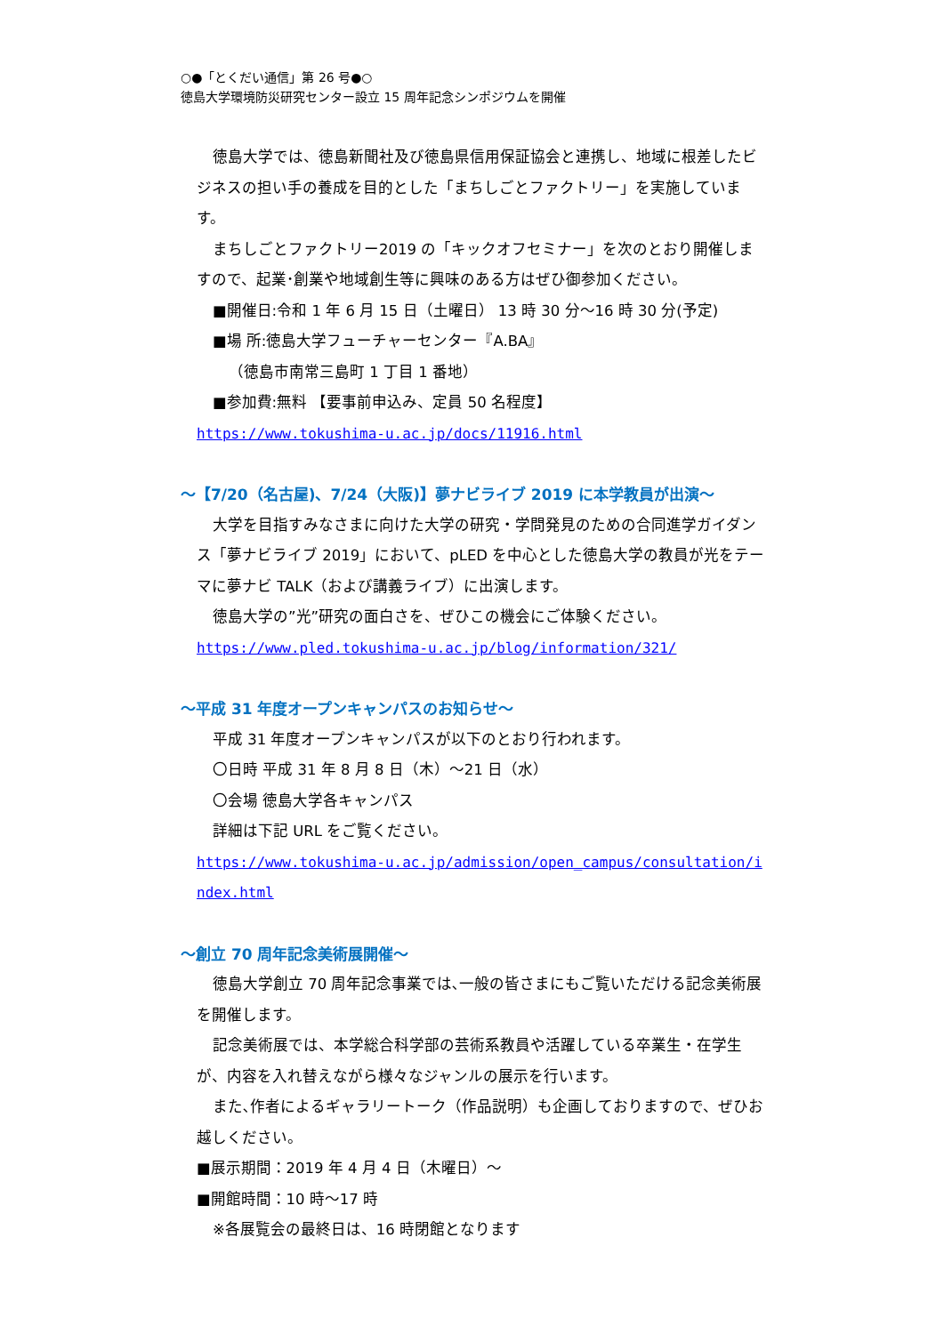○●「とくだい通信」第 26 号●○
徳島大学環境防災研究センター設立 15 周年記念シンポジウムを開催
徳島大学では、徳島新聞社及び徳島県信用保証協会と連携し、地域に根差したビジネスの担い手の養成を目的とした「まちしごとファクトリー」を実施しています。
まちしごとファクトリー2019 の「キックオフセミナー」を次のとおり開催しますので、起業･創業や地域創生等に興味のある方はぜひ御参加ください。
■開催日:令和 1 年 6 月 15 日（土曜日） 13 時 30 分～16 時 30 分(予定)
■場 所:徳島大学フューチャーセンター『A.BA』
（徳島市南常三島町 1 丁目 1 番地）
■参加費:無料 【要事前申込み、定員 50 名程度】
https://www.tokushima-u.ac.jp/docs/11916.html
～【7/20（名古屋)、7/24（大阪)】夢ナビライブ 2019 に本学教員が出演～
大学を目指すみなさまに向けた大学の研究・学問発見のための合同進学ガイダンス「夢ナビライブ 2019」において、pLED を中心とした徳島大学の教員が光をテーマに夢ナビ TALK（および講義ライブ）に出演します。
徳島大学の”光”研究の面白さを、ぜひこの機会にご体験ください。
https://www.pled.tokushima-u.ac.jp/blog/information/321/
～平成 31 年度オープンキャンパスのお知らせ～
平成 31 年度オープンキャンパスが以下のとおり行われます。
〇日時 平成 31 年 8 月 8 日（木）～21 日（水）
〇会場 徳島大学各キャンパス
詳細は下記 URL をご覧ください。
https://www.tokushima-u.ac.jp/admission/open_campus/consultation/index.html
～創立 70 周年記念美術展開催～
徳島大学創立 70 周年記念事業では､一般の皆さまにもご覧いただける記念美術展を開催します。
記念美術展では、本学総合科学部の芸術系教員や活躍している卒業生・在学生が、内容を入れ替えながら様々なジャンルの展示を行います。
また､作者によるギャラリートーク（作品説明）も企画しておりますので、ぜひお越しください。
■展示期間：2019 年 4 月 4 日（木曜日）～
■開館時間：10 時～17 時
※各展覧会の最終日は、16 時閉館となります